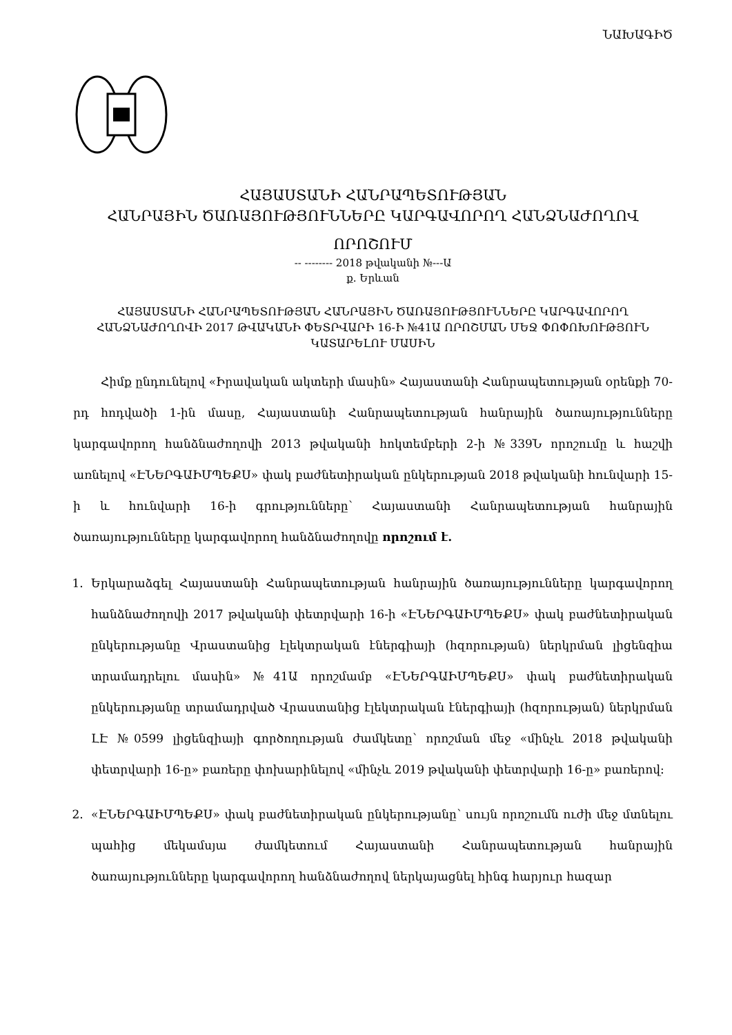ՆԱԽԱԳԻԾ
ՀԱՅԱՍՏԱՆԻ ՀԱՆՐԱՊԵՏՈՒԹՅԱՆ
ՀԱՆՐԱՅԻՆ ԾԱՌԱՅՈՒԹՅՈՒՆՆԵՐԸ ԿԱՐԳԱՎՈՐՈՂ ՀԱՆՁՆԱԺՈՂՈՎ
ՈՐՈՇՈՒՄ
-- -------- 2018 թվականի №---Ա
ք. Երևան
ՀԱՅԱՍՏԱՆԻ ՀԱՆՐԱՊԵՏՈՒԹՅԱՆ ՀԱՆՐԱՅԻՆ ԾԱՌԱՅՈՒԹՅՈՒՆՆԵՐԸ ԿԱՐԳԱՎՈՐՈՂ ՀԱՆՁՆԱԺՈՂՈՎԻ 2017 ԹՎԱԿԱՆԻ ՓԵՏՐՎԱՐԻ 16-Ի №41Ա ՈՐՈՇՄԱՆ ՄԵՋ ՓՈՓՈԽՈՒԹՅՈՒՆ ԿԱՏԱՐԵԼՈՒ ՄԱՍԻՆ
Հիմք ընդունելով «Իրավական ակտերի մասին» Հայաստանի Հանրապետության օրենքի 70-րդ հոդվածի 1-ին մասը, Հայաստանի Հանրապետության հանրային ծառայությունները կարգավորող հանձնաժողովի 2013 թվականի հոկտեմբերի 2-ի №339Ն որոշումը և հաշվի առնելով «ԷՆԵՐԳԱԻՄՊԵՔՍ» փակ բաժնետիրական ընկերության 2018 թվականի հունվարի 15-ի և հունվարի 16-ի գրությունները՝ Հայաստանի Հանրապետության հանրային ծառայությունները կարգավորող հանձնաժողովը որոշում է.
1. Երկարաձգել Հայաստանի Հանրապետության հանրային ծառայությունները կարգավորող հանձնաժողովի 2017 թվականի փետրվարի 16-ի «ԷՆԵՐԳԱԻՄՊԵՔՍ» փակ բաժնետիրական ընկերությանը Վրաստանից էլեկտրական էներգիայի (հզորության) ներկրման լիցենզիա տրամադրելու մասին» №41Ա որոշմամբ «ԷՆԵՐԳԱԻՄՊԵՔՍ» փակ բաժնետիրական ընկերությանը տրամադրված Վրաստանից էլեկտրական էներգիայի (հզորության) ներկրման ԼԷ №0599 լիցենզիայի գործողության ժամկետը՝ որոշման մեջ «մինչև 2018 թվականի փետրվարի 16-ը» բառերը փոխարինելով «մինչև 2019 թվականի փետրվարի 16-ը» բառերով:
2. «ԷՆԵՐԳԱԻՄՊԵՔՍ» փակ բաժնետիրական ընկերությանը՝ սույն որոշումն ուժի մեջ մտնելու պահից մեկամսյա ժամկետում Հայաստանի Հանրապետության հանրային ծառայությունները կարգավորող հանձնաժողով ներկայացնել հինգ հարյուր հազար